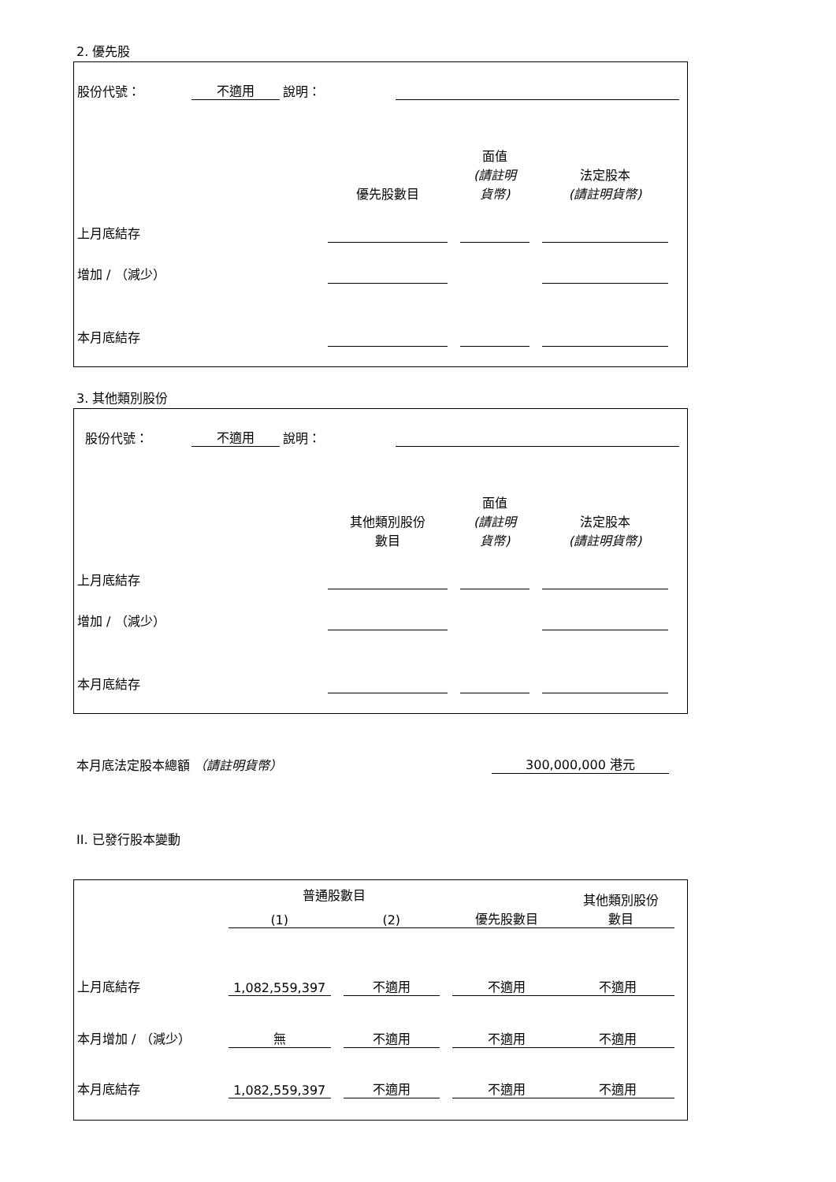2. 優先股
| 股份代號： | 不適用 | 說明： | | |
| | 優先股數目 | | 面值 (請註明 貨幣) | | 法定股本 (請註明貨幣) | |
| 上月底結存 | | | | | | |
| 增加 / （減少） | | | | | | |
| 本月底結存 | | | | | | |
3. 其他類別股份
| 股份代號： | 不適用 | 說明： | | |
| | 其他類別股份 數目 | | 面值 (請註明 貨幣) | | 法定股本 (請註明貨幣) | |
| 上月底結存 | | | | | | |
| 增加 / （減少） | | | | | | |
| 本月底結存 | | | | | | |
| 本月底法定股本總額 （請註明貨幣） | 300,000,000 港元 | |
II. 已發行股本變動
| | 普通股數目 | | | | | 其他類別股份 數目 |
| | (1) | | (2) | | 優先股數目 | |
| 上月底結存 | 1,082,559,397 | | 不適用 | | 不適用 | 不適用 |
| 本月增加 / （減少） | 無 | | 不適用 | | 不適用 | 不適用 |
| 本月底結存 | 1,082,559,397 | | 不適用 | | 不適用 | 不適用 |